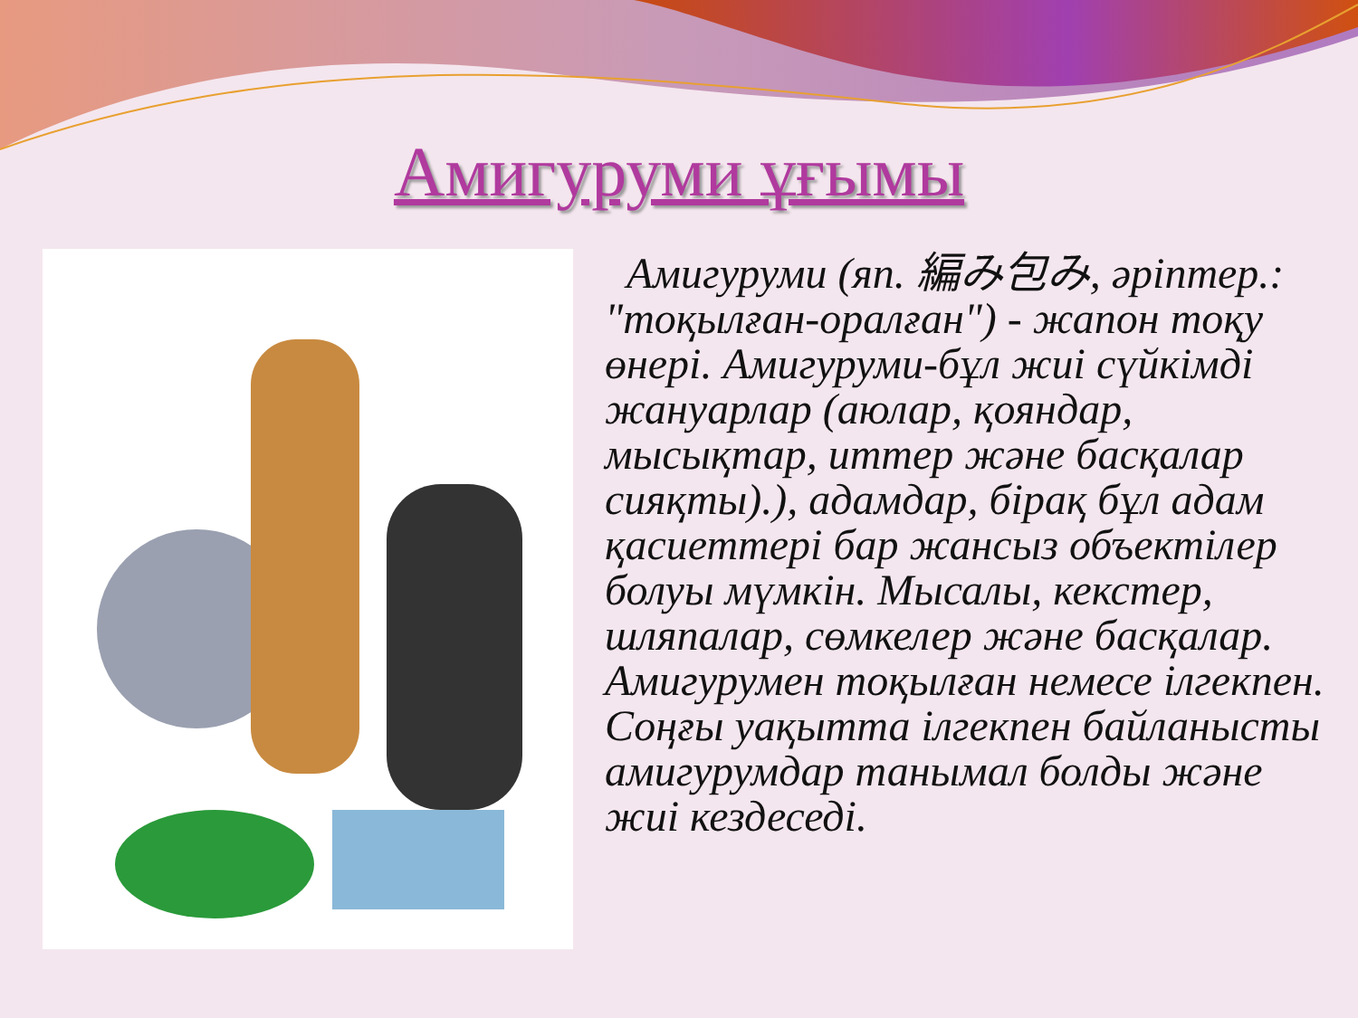Амигуруми ұғымы
Амигуруми (яп. 編み包み, әріптер.: "тоқылған-оралған") - жапон тоқу өнері. Амигуруми-бұл жиі сүйкімді жануарлар (аюлар, қояндар, мысықтар, иттер және басқалар сияқты).), адамдар, бірақ бұл адам қасиеттері бар жансыз объектілер болуы мүмкін. Мысалы, кекстер, шляпалар, сөмкелер және басқалар. Амигурумен тоқылған немесе ілгекпен. Соңғы уақытта ілгекпен байланысты амигурумдар танымал болды және жиі кездеседі.